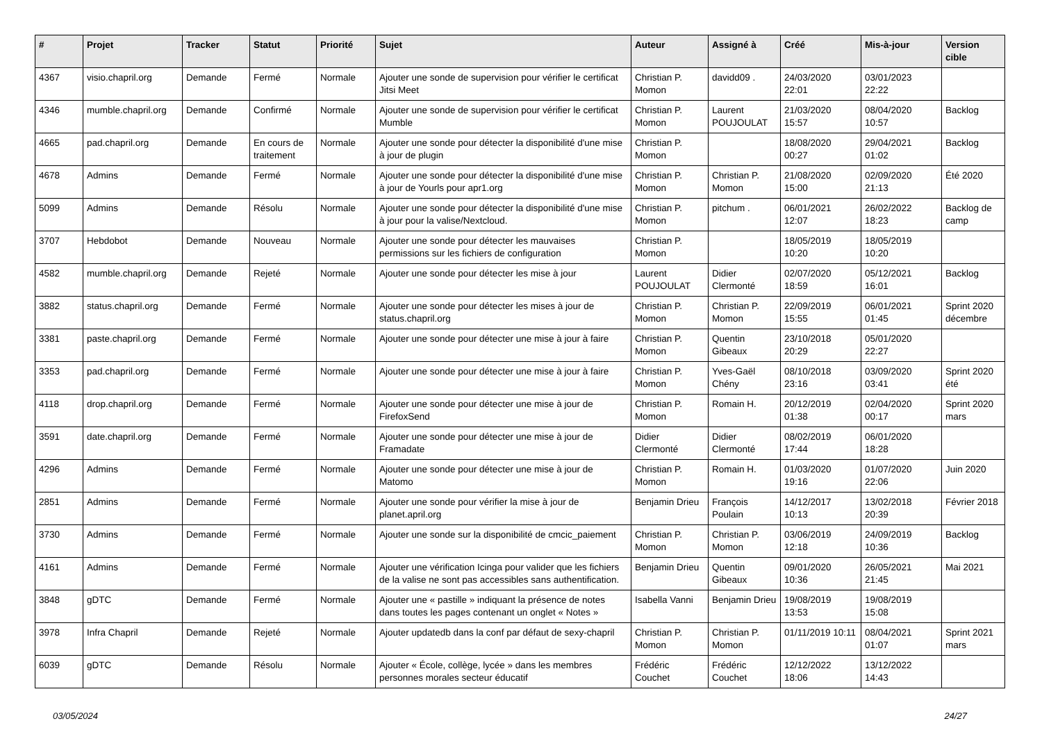| # | Projet | Tracker | Statut | Priorité | Sujet | Auteur | Assigné à | Créé | Mis-à-jour | Version cible |
| --- | --- | --- | --- | --- | --- | --- | --- | --- | --- | --- |
| 4367 | visio.chapril.org | Demande | Fermé | Normale | Ajouter une sonde de supervision pour vérifier le certificat Jitsi Meet | Christian P. Momon | davidd09 . | 24/03/2020 22:01 | 03/01/2023 22:22 | |
| 4346 | mumble.chapril.org | Demande | Confirmé | Normale | Ajouter une sonde de supervision pour vérifier le certificat Mumble | Christian P. Momon | Laurent POUJOULAT | 21/03/2020 15:57 | 08/04/2020 10:57 | Backlog |
| 4665 | pad.chapril.org | Demande | En cours de traitement | Normale | Ajouter une sonde pour détecter la disponibilité d'une mise à jour de plugin | Christian P. Momon | | 18/08/2020 00:27 | 29/04/2021 01:02 | Backlog |
| 4678 | Admins | Demande | Fermé | Normale | Ajouter une sonde pour détecter la disponibilité d'une mise à jour de Yourls pour apr1.org | Christian P. Momon | Christian P. Momon | 21/08/2020 15:00 | 02/09/2020 21:13 | Été 2020 |
| 5099 | Admins | Demande | Résolu | Normale | Ajouter une sonde pour détecter la disponibilité d'une mise à jour pour la valise/Nextcloud. | Christian P. Momon | pitchum . | 06/01/2021 12:07 | 26/02/2022 18:23 | Backlog de camp |
| 3707 | Hebdobot | Demande | Nouveau | Normale | Ajouter une sonde pour détecter les mauvaises permissions sur les fichiers de configuration | Christian P. Momon | | 18/05/2019 10:20 | 18/05/2019 10:20 | |
| 4582 | mumble.chapril.org | Demande | Rejeté | Normale | Ajouter une sonde pour détecter les mise à jour | Laurent POUJOULAT | Didier Clermonté | 02/07/2020 18:59 | 05/12/2021 16:01 | Backlog |
| 3882 | status.chapril.org | Demande | Fermé | Normale | Ajouter une sonde pour détecter les mises à jour de status.chapril.org | Christian P. Momon | Christian P. Momon | 22/09/2019 15:55 | 06/01/2021 01:45 | Sprint 2020 décembre |
| 3381 | paste.chapril.org | Demande | Fermé | Normale | Ajouter une sonde pour détecter une mise à jour à faire | Christian P. Momon | Quentin Gibeaux | 23/10/2018 20:29 | 05/01/2020 22:27 | |
| 3353 | pad.chapril.org | Demande | Fermé | Normale | Ajouter une sonde pour détecter une mise à jour à faire | Christian P. Momon | Yves-Gaël Chény | 08/10/2018 23:16 | 03/09/2020 03:41 | Sprint 2020 été |
| 4118 | drop.chapril.org | Demande | Fermé | Normale | Ajouter une sonde pour détecter une mise à jour de FirefoxSend | Christian P. Momon | Romain H. | 20/12/2019 01:38 | 02/04/2020 00:17 | Sprint 2020 mars |
| 3591 | date.chapril.org | Demande | Fermé | Normale | Ajouter une sonde pour détecter une mise à jour de Framadate | Didier Clermonté | Didier Clermonté | 08/02/2019 17:44 | 06/01/2020 18:28 | |
| 4296 | Admins | Demande | Fermé | Normale | Ajouter une sonde pour détecter une mise à jour de Matomo | Christian P. Momon | Romain H. | 01/03/2020 19:16 | 01/07/2020 22:06 | Juin 2020 |
| 2851 | Admins | Demande | Fermé | Normale | Ajouter une sonde pour vérifier la mise à jour de planet.april.org | Benjamin Drieu | François Poulain | 14/12/2017 10:13 | 13/02/2018 20:39 | Février 2018 |
| 3730 | Admins | Demande | Fermé | Normale | Ajouter une sonde sur la disponibilité de cmcic_paiement | Christian P. Momon | Christian P. Momon | 03/06/2019 12:18 | 24/09/2019 10:36 | Backlog |
| 4161 | Admins | Demande | Fermé | Normale | Ajouter une vérification Icinga pour valider que les fichiers de la valise ne sont pas accessibles sans authentification. | Benjamin Drieu | Quentin Gibeaux | 09/01/2020 10:36 | 26/05/2021 21:45 | Mai 2021 |
| 3848 | gDTC | Demande | Fermé | Normale | Ajouter une « pastille » indiquant la présence de notes dans toutes les pages contenant un onglet « Notes » | Isabella Vanni | Benjamin Drieu | 19/08/2019 13:53 | 19/08/2019 15:08 | |
| 3978 | Infra Chapril | Demande | Rejeté | Normale | Ajouter updatedb dans la conf par défaut de sexy-chapril | Christian P. Momon | Christian P. Momon | 01/11/2019 10:11 | 08/04/2021 01:07 | Sprint 2021 mars |
| 6039 | gDTC | Demande | Résolu | Normale | Ajouter « École, collège, lycée » dans les membres personnes morales secteur éducatif | Frédéric Couchet | Frédéric Couchet | 12/12/2022 18:06 | 13/12/2022 14:43 | |
03/05/2024 24/27